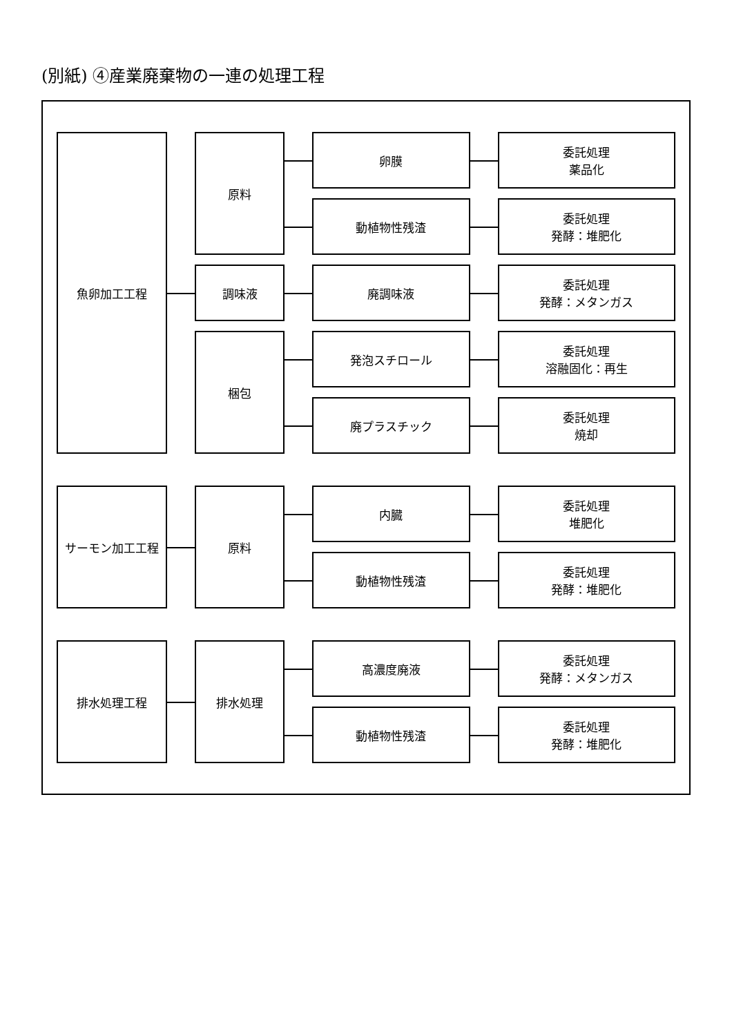(別紙) ④産業廃棄物の一連の処理工程
| 魚卵加工工程 | | 原料 | | 卵膜 | | 委託処理 薬品化 |
| | | | | 動植物性残渣 | | 委託処理 発酵：堆肥化 |
| | | 調味液 | | 廃調味液 | | 委託処理 発酵：メタンガス |
| | | 梱包 | | 発泡スチロール | | 委託処理 溶融固化：再生 |
| | | | | 廃プラスチック | | 委託処理 焼却 |
| サーモン加工工程 | | 原料 | | 内臓 | | 委託処理 堆肥化 |
| | | | | 動植物性残渣 | | 委託処理 発酵：堆肥化 |
| 排水処理工程 | | 排水処理 | | 高濃度廃液 | | 委託処理 発酵：メタンガス |
| | | | | 動植物性残渣 | | 委託処理 発酵：堆肥化 |